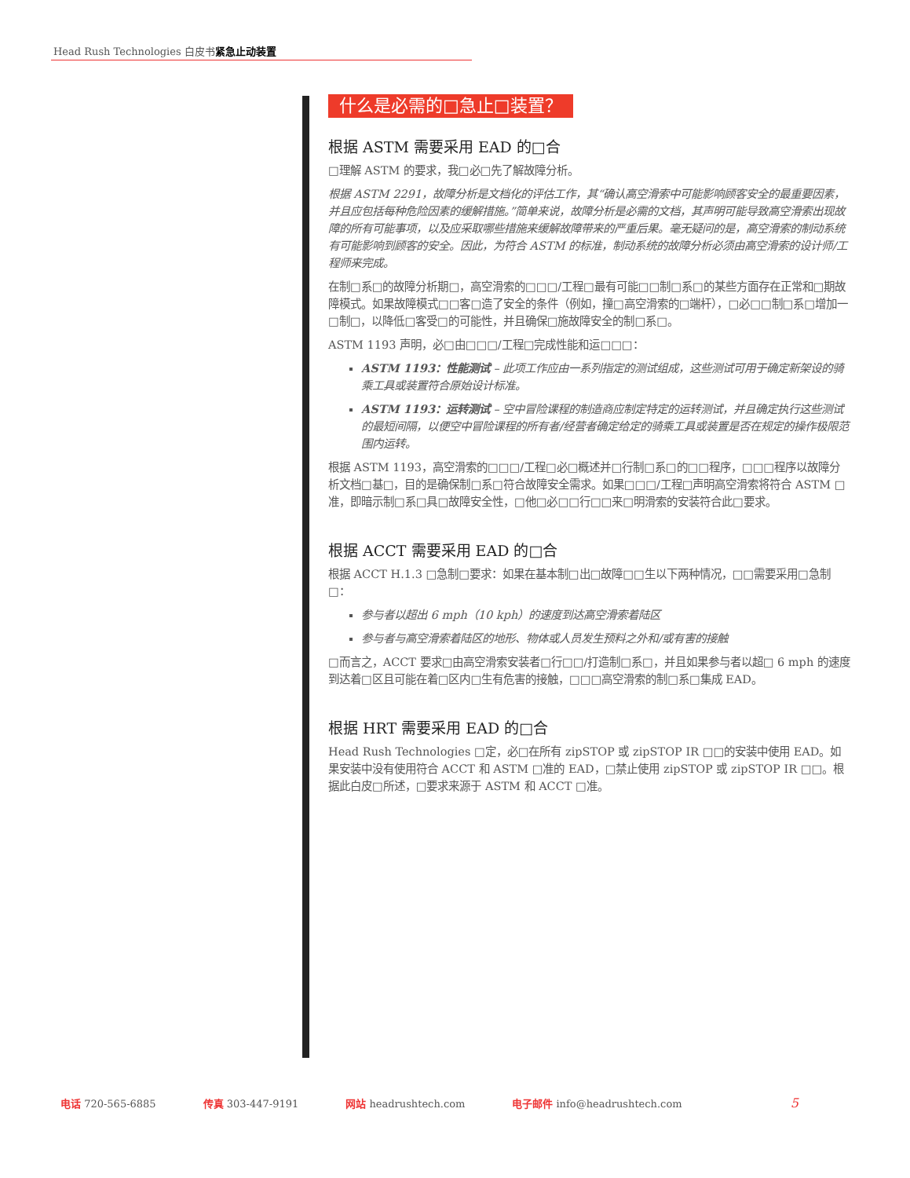Head Rush Technologies 白皮书紧急止动装置
什么是必需的□急止□装置？
根据 ASTM 需要采用 EAD 的□合
□理解 ASTM 的要求，我□必□先了解故障分析。
根据 ASTM 2291，故障分析是文档化的评估工作，其“确认高空滑索中可能影响顾客安全的最重要因素，并且应包括每种危险因素的缓解措施。”简单来说，故障分析是必需的文档，其声明可能导致高空滑索出现故障的所有可能事项，以及应采取哪些措施来缓解故障带来的严重后果。毫无疑问的是，高空滑索的制动系统有可能影响到顾客的安全。因此，为符合 ASTM 的标准，制动系统的故障分析必须由高空滑索的设计师/工程师来完成。
在制□系□的故障分析期□，高空滑索的□□□/工程□最有可能□□制□系□的某些方面存在正常和□期故障模式。如果故障模式□□客□造了安全的条件（例如，撞□高空滑索的□端杆），□必□□制□系□增加一□制□，以降低□客受□的可能性，并且确保□施故障安全的制□系□。
ASTM 1193 声明，必□由□□□/工程□完成性能和运□□□：
ASTM 1193：性能测试 – 此项工作应由一系列指定的测试组成，这些测试可用于确定新架设的骑乘工具或装置符合原始设计标准。
ASTM 1193：运转测试 – 空中冒险课程的制造商应制定特定的运转测试，并且确定执行这些测试的最短间隔，以便空中冒险课程的所有者/经营者确定给定的骑乘工具或装置是否在规定的操作极限范围内运转。
根据 ASTM 1193，高空滑索的□□□/工程□必□概述并□行制□系□的□□程序，□□□程序以故障分析文档□基□，目的是确保制□系□符合故障安全需求。如果□□□/工程□声明高空滑索将符合 ASTM □准，即暗示制□系□具□故障安全性，□他□必□□行□□来□明滑索的安装符合此□要求。
根据 ACCT 需要采用 EAD 的□合
根据 ACCT H.1.3 □急制□要求：如果在基本制□出□故障□□生以下两种情况，□□需要采用□急制□：
参与者以超出 6 mph（10 kph）的速度到达高空滑索着陆区
参与者与高空滑索着陆区的地形、物体或人员发生预料之外和/或有害的接触
□而言之，ACCT 要求□由高空滑索安装者□行□□/打造制□系□，并且如果参与者以超□ 6 mph 的速度到达着□区且可能在着□区内□生有危害的接触，□□□高空滑索的制□系□集成 EAD。
根据 HRT 需要采用 EAD 的□合
Head Rush Technologies □定，必□在所有 zipSTOP 或 zipSTOP IR □□的安装中使用 EAD。如果安装中没有使用符合 ACCT 和 ASTM □准的 EAD，□禁止使用 zipSTOP 或 zipSTOP IR □□。根据此白皮□所述，□要求来源于 ASTM 和 ACCT □准。
电话 720-565-6885 传真 303-447-9191 网站 headrushtech.com 电子邮件 info@headrushtech.com 5